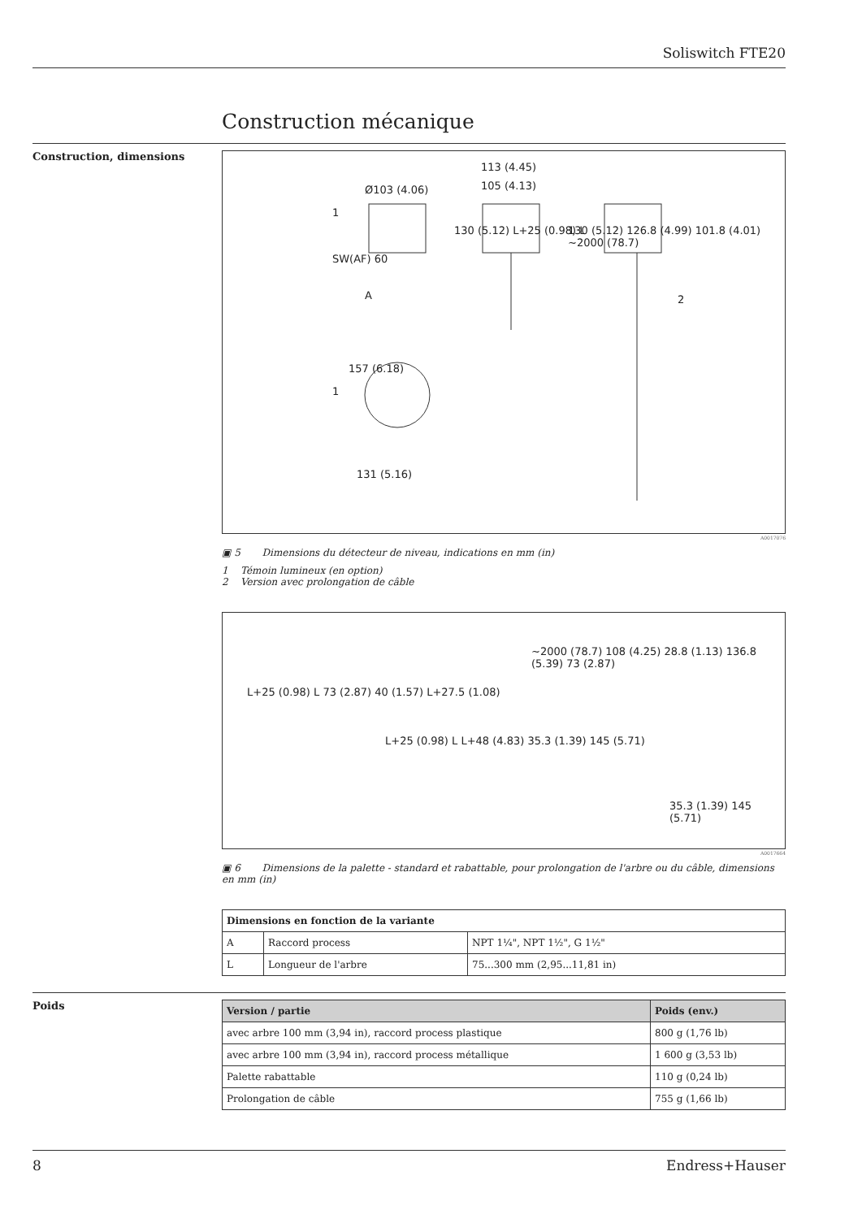Soliswitch FTE20
Construction mécanique
Construction, dimensions
Ø103 (4.06)
113 (4.45)
105 (4.13)
1
SW(AF) 60
A
157 (6.18)
1
131 (5.16)
130 (5.12) L+25 (0.98) L
130 (5.12) 126.8 (4.99) 101.8 (4.01) ~2000 (78.7)
2
A0017076
▣ 5 Dimensions du détecteur de niveau, indications en mm (in)
1 Témoin lumineux (en option)
2 Version avec prolongation de câble
L+25 (0.98) L 73 (2.87) 40 (1.57) L+27.5 (1.08)
L+25 (0.98) L L+48 (4.83) 35.3 (1.39) 145 (5.71)
~2000 (78.7) 108 (4.25) 28.8 (1.13) 136.8 (5.39) 73 (2.87)
35.3 (1.39) 145 (5.71)
A0017664
▣ 6 Dimensions de la palette - standard et rabattable, pour prolongation de l'arbre ou du câble, dimensions en mm (in)
| Dimensions en fonction de la variante | | |
| --- | --- | --- |
| A | Raccord process | NPT 1¼", NPT 1½", G 1½" |
| L | Longueur de l'arbre | 75...300 mm (2,95...11,81 in) |
Poids
| Version / partie | Poids (env.) |
| --- | --- |
| avec arbre 100 mm (3,94 in), raccord process plastique | 800 g (1,76 lb) |
| avec arbre 100 mm (3,94 in), raccord process métallique | 1 600 g (3,53 lb) |
| Palette rabattable | 110 g (0,24 lb) |
| Prolongation de câble | 755 g (1,66 lb) |
8 Endress+Hauser